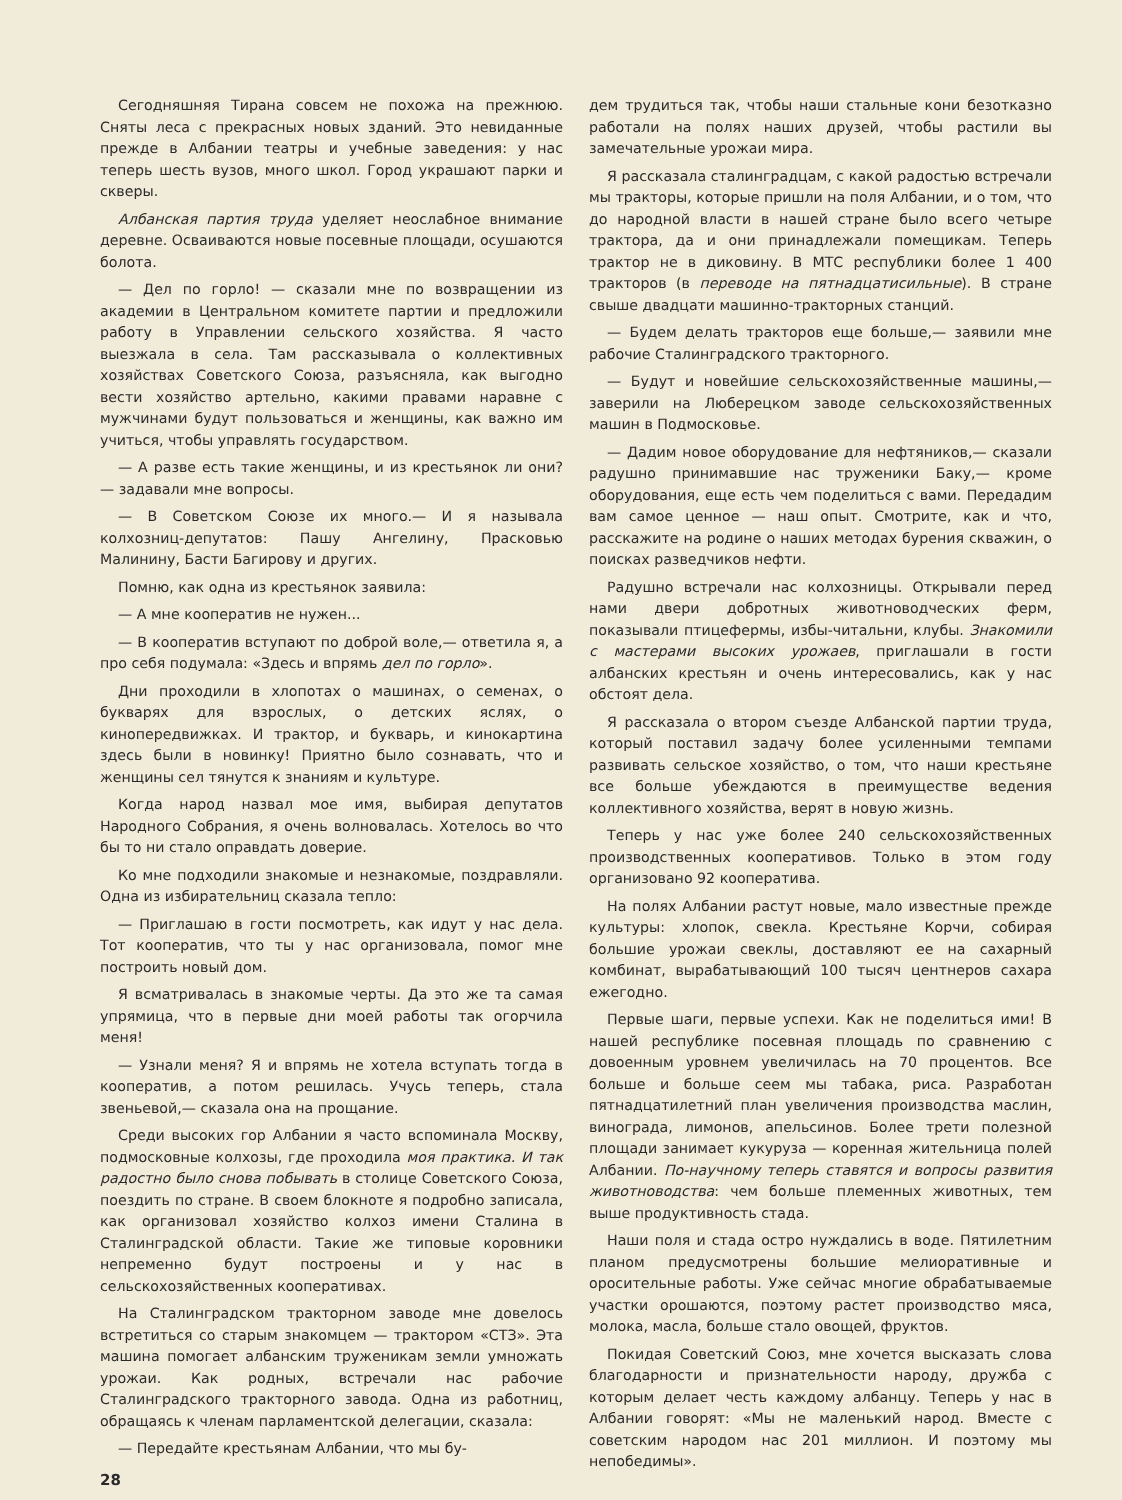Сегодняшняя Тирана совсем не похожа на прежнюю. Сняты леса с прекрасных новых зданий. Это невиданные прежде в Албании театры и учебные заведения: у нас теперь шесть вузов, много школ. Город украшают парки и скверы.
Албанская партия труда уделяет неослабное внимание деревне. Осваиваются новые посевные площади, осушаются болота.
— Дел по горло! — сказали мне по возвращении из академии в Центральном комитете партии и предложили работу в Управлении сельского хозяйства. Я часто выезжала в села. Там рассказывала о коллективных хозяйствах Советского Союза, разъясняла, как выгодно вести хозяйство артельно, какими правами наравне с мужчинами будут пользоваться и женщины, как важно им учиться, чтобы управлять государством.
— А разве есть такие женщины, и из крестьянок ли они? — задавали мне вопросы.
— В Советском Союзе их много.— И я называла колхозниц-депутатов: Пашу Ангелину, Прасковью Малинину, Басти Багирову и других.
Помню, как одна из крестьянок заявила:
— А мне кооператив не нужен...
— В кооператив вступают по доброй воле,— ответила я, а про себя подумала: «Здесь и впрямь дел по горло».
Дни проходили в хлопотах о машинах, о семенах, о букварях для взрослых, о детских яслях, о кинопередвижках. И трактор, и букварь, и кинокартина здесь были в новинку! Приятно было сознавать, что и женщины сел тянутся к знаниям и культуре.
Когда народ назвал мое имя, выбирая депутатов Народного Собрания, я очень волновалась. Хотелось во что бы то ни стало оправдать доверие.
Ко мне подходили знакомые и незнакомые, поздравляли. Одна из избирательниц сказала тепло:
— Приглашаю в гости посмотреть, как идут у нас дела. Тот кооператив, что ты у нас организовала, помог мне построить новый дом.
Я всматривалась в знакомые черты. Да это же та самая упрямица, что в первые дни моей работы так огорчила меня!
— Узнали меня? Я и впрямь не хотела вступать тогда в кооператив, а потом решилась. Учусь теперь, стала звеньевой,— сказала она на прощание.
Среди высоких гор Албании я часто вспоминала Москву, подмосковные колхозы, где проходила моя практика. И так радостно было снова побывать в столице Советского Союза, поездить по стране. В своем блокноте я подробно записала, как организовал хозяйство колхоз имени Сталина в Сталинградской области. Такие же типовые коровники непременно будут построены и у нас в сельскохозяйственных кооперативах.
На Сталинградском тракторном заводе мне довелось встретиться со старым знакомцем — трактором «СТЗ». Эта машина помогает албанским труженикам земли умножать урожаи. Как родных, встречали нас рабочие Сталинградского тракторного завода. Одна из работниц, обращаясь к членам парламентской делегации, сказала:
— Передайте крестьянам Албании, что мы бу-
28
дем трудиться так, чтобы наши стальные кони безотказно работали на полях наших друзей, чтобы растили вы замечательные урожаи мира.
Я рассказала сталинградцам, с какой радостью встречали мы тракторы, которые пришли на поля Албании, и о том, что до народной власти в нашей стране было всего четыре трактора, да и они принадлежали помещикам. Теперь трактор не в диковину. В МТС республики более 1 400 тракторов (в переводе на пятнадцатисильные). В стране свыше двадцати машинно-тракторных станций.
— Будем делать тракторов еще больше,— заявили мне рабочие Сталинградского тракторного.
— Будут и новейшие сельскохозяйственные машины,— заверили на Люберецком заводе сельскохозяйственных машин в Подмосковье.
— Дадим новое оборудование для нефтяников,— сказали радушно принимавшие нас труженики Баку,— кроме оборудования, еще есть чем поделиться с вами. Передадим вам самое ценное — наш опыт. Смотрите, как и что, расскажите на родине о наших методах бурения скважин, о поисках разведчиков нефти.
Радушно встречали нас колхозницы. Открывали перед нами двери добротных животноводческих ферм, показывали птицефермы, избы-читальни, клубы. Знакомили с мастерами высоких урожаев, приглашали в гости албанских крестьян и очень интересовались, как у нас обстоят дела.
Я рассказала о втором съезде Албанской партии труда, который поставил задачу более усиленными темпами развивать сельское хозяйство, о том, что наши крестьяне все больше убеждаются в преимуществе ведения коллективного хозяйства, верят в новую жизнь.
Теперь у нас уже более 240 сельскохозяйственных производственных кооперативов. Только в этом году организовано 92 кооператива.
На полях Албании растут новые, мало известные прежде культуры: хлопок, свекла. Крестьяне Корчи, собирая большие урожаи свеклы, доставляют ее на сахарный комбинат, вырабатывающий 100 тысяч центнеров сахара ежегодно.
Первые шаги, первые успехи. Как не поделиться ими! В нашей республике посевная площадь по сравнению с довоенным уровнем увеличилась на 70 процентов. Все больше и больше сеем мы табака, риса. Разработан пятнадцатилетний план увеличения производства маслин, винограда, лимонов, апельсинов. Более трети полезной площади занимает кукуруза — коренная жительница полей Албании. По-научному теперь ставятся и вопросы развития животноводства: чем больше племенных животных, тем выше продуктивность стада.
Наши поля и стада остро нуждались в воде. Пятилетним планом предусмотрены большие мелиоративные и оросительные работы. Уже сейчас многие обрабатываемые участки орошаются, поэтому растет производство мяса, молока, масла, больше стало овощей, фруктов.
Покидая Советский Союз, мне хочется высказать слова благодарности и признательности народу, дружба с которым делает честь каждому албанцу. Теперь у нас в Албании говорят: «Мы не маленький народ. Вместе с советским народом нас 201 миллион. И поэтому мы непобедимы».